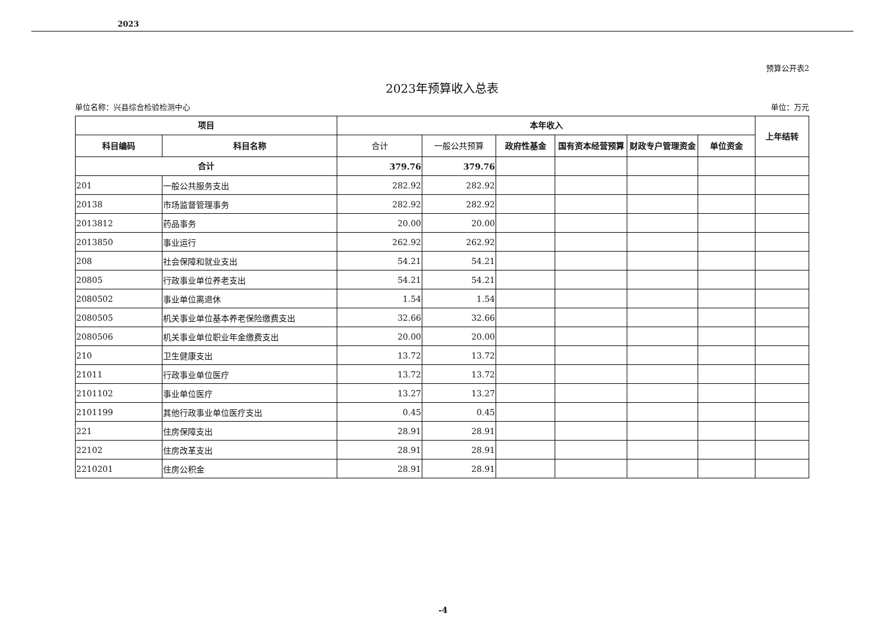2023
预算公开表2
2023年预算收入总表
单位名称：兴县综合检验检测中心 单位：万元
| 项目 | | 本年收入 | | | | | | 上年结转 |
| --- | --- | --- | --- | --- | --- | --- | --- | --- |
| 科目编码 | 科目名称 | 合计 | 一般公共预算 | 政府性基金 | 国有资本经营预算 | 财政专户管理资金 | 单位资金 | |
| 合计 | | 379.76 | 379.76 | | | | | |
| 201 | 一般公共服务支出 | 282.92 | 282.92 | | | | | |
| 20138 | 市场监督管理事务 | 282.92 | 282.92 | | | | | |
| 2013812 | 药品事务 | 20.00 | 20.00 | | | | | |
| 2013850 | 事业运行 | 262.92 | 262.92 | | | | | |
| 208 | 社会保障和就业支出 | 54.21 | 54.21 | | | | | |
| 20805 | 行政事业单位养老支出 | 54.21 | 54.21 | | | | | |
| 2080502 | 事业单位离退休 | 1.54 | 1.54 | | | | | |
| 2080505 | 机关事业单位基本养老保险缴费支出 | 32.66 | 32.66 | | | | | |
| 2080506 | 机关事业单位职业年金缴费支出 | 20.00 | 20.00 | | | | | |
| 210 | 卫生健康支出 | 13.72 | 13.72 | | | | | |
| 21011 | 行政事业单位医疗 | 13.72 | 13.72 | | | | | |
| 2101102 | 事业单位医疗 | 13.27 | 13.27 | | | | | |
| 2101199 | 其他行政事业单位医疗支出 | 0.45 | 0.45 | | | | | |
| 221 | 住房保障支出 | 28.91 | 28.91 | | | | | |
| 22102 | 住房改革支出 | 28.91 | 28.91 | | | | | |
| 2210201 | 住房公积金 | 28.91 | 28.91 | | | | | |
-4